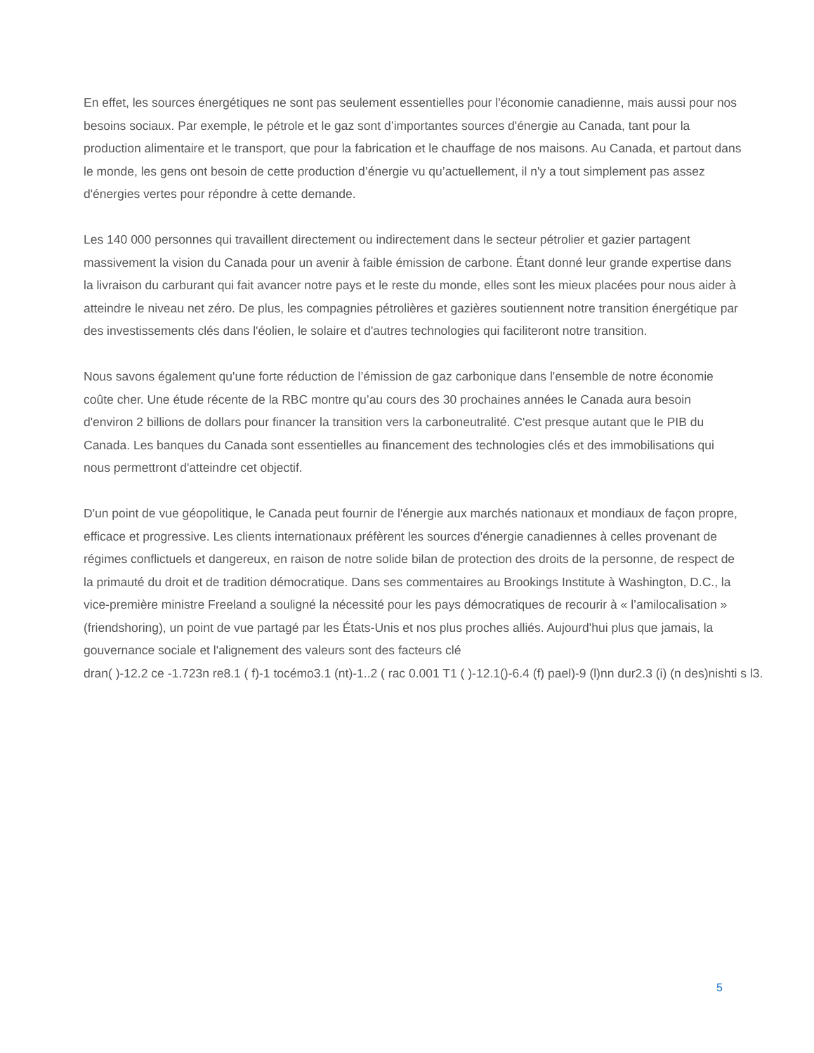En effet, les sources énergétiques ne sont pas seulement essentielles pour l'économie canadienne, mais aussi pour nos besoins sociaux. Par exemple, le pétrole et le gaz sont d’importantes sources d'énergie au Canada, tant pour la production alimentaire et le transport, que pour la fabrication et le chauffage de nos maisons. Au Canada, et partout dans le monde, les gens ont besoin de cette production d’énergie vu qu’actuellement, il n'y a tout simplement pas assez d'énergies vertes pour répondre à cette demande.
Les 140 000 personnes qui travaillent directement ou indirectement dans le secteur pétrolier et gazier partagent massivement la vision du Canada pour un avenir à faible émission de carbone. Étant donné leur grande expertise dans la livraison du carburant qui fait avancer notre pays et le reste du monde, elles sont les mieux placées pour nous aider à atteindre le niveau net zéro. De plus, les compagnies pétrolières et gazières soutiennent notre transition énergétique par des investissements clés dans l'éolien, le solaire et d'autres technologies qui faciliteront notre transition.
Nous savons également qu'une forte réduction de l’émission de gaz carbonique dans l'ensemble de notre économie coûte cher. Une étude récente de la RBC montre qu’au cours des 30 prochaines années le Canada aura besoin d'environ 2 billions de dollars pour financer la transition vers la carboneutralité. C'est presque autant que le PIB du Canada. Les banques du Canada sont essentielles au financement des technologies clés et des immobilisations qui nous permettront d'atteindre cet objectif.
D'un point de vue géopolitique, le Canada peut fournir de l'énergie aux marchés nationaux et mondiaux de façon propre, efficace et progressive. Les clients internationaux préfèrent les sources d'énergie canadiennes à celles provenant de régimes conflictuels et dangereux, en raison de notre solide bilan de protection des droits de la personne, de respect de la primauté du droit et de tradition démocratique. Dans ses commentaires au Brookings Institute à Washington, D.C., la vice-première ministre Freeland a souligné la nécessité pour les pays démocratiques de recourir à « l’amilocalisation » (friendshoring), un point de vue partagé par les États-Unis et nos plus proches alliés. Aujourd'hui plus que jamais, la gouvernance sociale et l'alignement des valeurs sont des facteurs clé
dran( )-12.2 ce -1.723n re8.1 ( f)-1 tocémo3.1 (nt)-1..2 ( rac 0.001 T1 ( )-12.1()-6.4 (f) pael)-9 (l)nn dur2.3 (i) (n des)nishti s l3.
5